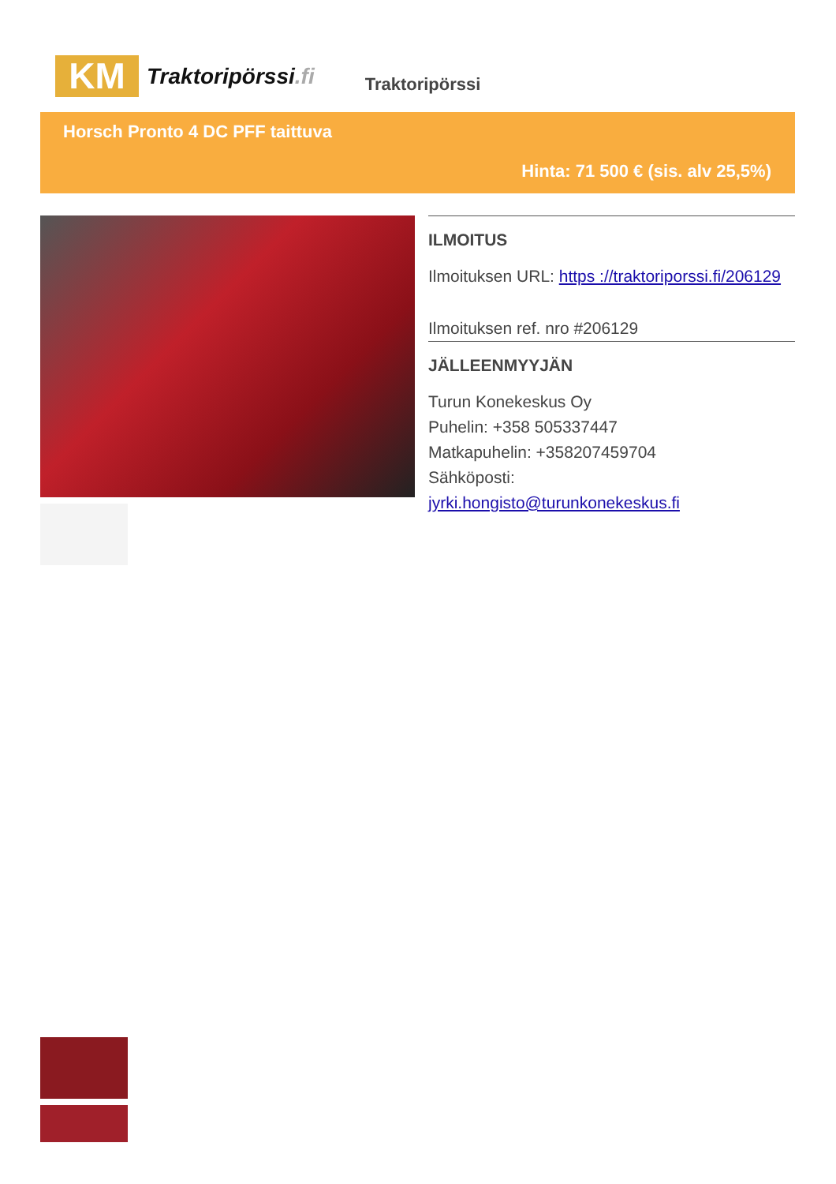KM
Traktoripörssi.fi
Traktoripörssi
Horsch Pronto 4 DC PFF taittuva
Hinta: 71 500 € (sis. alv 25,5%)
ILMOITUS
Ilmoituksen URL: https ://traktoriporssi.fi/206129
Ilmoituksen ref. nro #206129
JÄLLEENMYYJÄN
Turun Konekeskus Oy
Puhelin: +358 505337447
Matkapuhelin: +358207459704
Sähköposti:
jyrki.hongisto@turunkonekeskus.fi